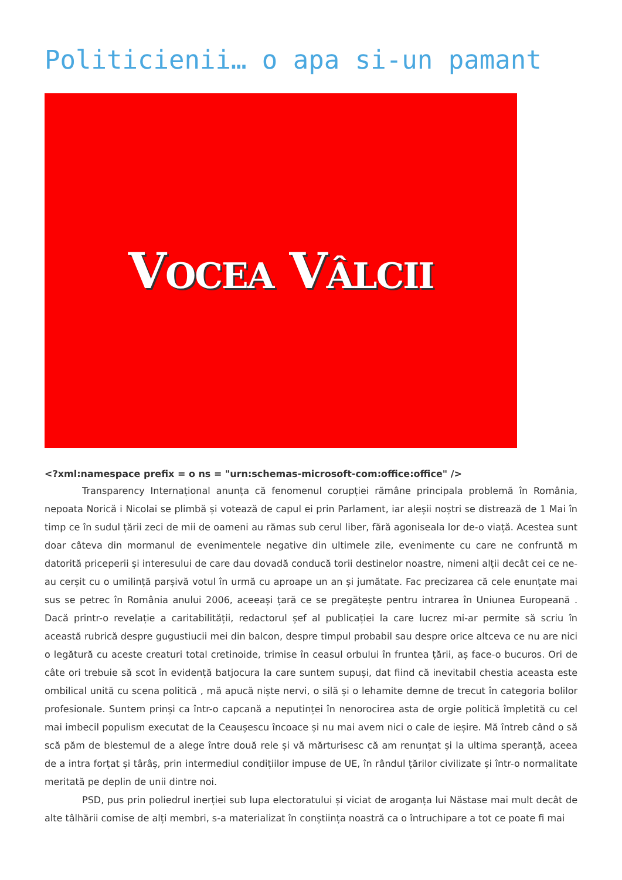Politicienii… o apa si-un pamant
VOCEA VÂLCII
<?xml:namespace prefix = o ns = "urn:schemas-microsoft-com:office:office" />
Transparency Internațional anunța că fenomenul corupției rămâne principala problemă în România, nepoata Norică i Nicolai se plimbă și votează de capul ei prin Parlament, iar aleșii noștri se distrează de 1 Mai în timp ce în sudul țării zeci de mii de oameni au rămas sub cerul liber, fără agoniseala lor de-o viață. Acestea sunt doar câteva din mormanul de evenimentele negative din ultimele zile, evenimente cu care ne confruntă m datorită priceperii și interesului de care dau dovadă conducă torii destinelor noastre, nimeni alții decât cei ce ne-au cerșit cu o umilință parșivă votul în urmă cu aproape un an și jumătate. Fac precizarea că cele enunțate mai sus se petrec în România anului 2006, aceeași țară ce se pregătește pentru intrarea în Uniunea Europeană . Dacă printr-o revelație a caritabilității, redactorul șef al publicației la care lucrez mi-ar permite să scriu în această rubrică despre gugustiucii mei din balcon, despre timpul probabil sau despre orice altceva ce nu are nici o legătură cu aceste creaturi total cretinoide, trimise în ceasul orbului în fruntea țării, aș face-o bucuros. Ori de câte ori trebuie să scot în evidență batjocura la care suntem supuși, dat fiind că inevitabil chestia aceasta este ombilical unită cu scena politică , mă apucă niște nervi, o silă și o lehamite demne de trecut în categoria bolilor profesionale. Suntem prinși ca într-o capcană a neputinței în nenorocirea asta de orgie politică împletită cu cel mai imbecil populism executat de la Ceaușescu încoace și nu mai avem nici o cale de ieșire. Mă întreb când o să scă păm de blestemul de a alege între două rele și vă mărturisesc că am renunțat și la ultima speranță, aceea de a intra forțat și târâș, prin intermediul condițiilor impuse de UE, în rândul țărilor civilizate și într-o normalitate meritată pe deplin de unii dintre noi.
PSD, pus prin poliedrul inerției sub lupa electoratului și viciat de aroganța lui Năstase mai mult decât de alte tâlhării comise de alți membri, s-a materializat în conștiința noastră ca o întruchipare a tot ce poate fi mai